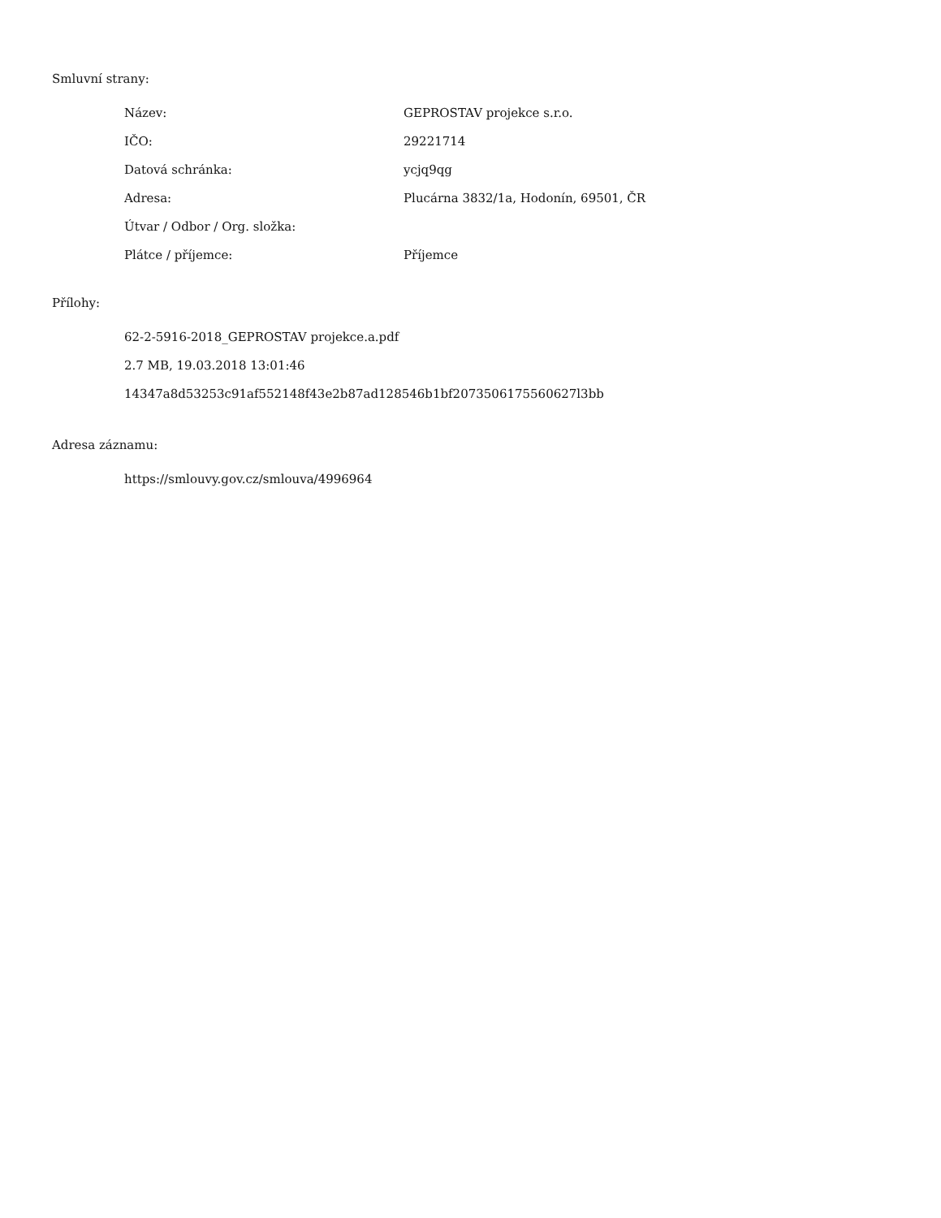Smluvní strany:
| Název: | GEPROSTAV projekce s.r.o. |
| IČO: | 29221714 |
| Datová schránka: | ycjq9qg |
| Adresa: | Plucárna 3832/1a, Hodonín, 69501, ČR |
| Útvar / Odbor / Org. složka: | |
| Plátce / příjemce: | Příjemce |
Přílohy:
62-2-5916-2018_GEPROSTAV projekce.a.pdf
2.7 MB, 19.03.2018 13:01:46
14347a8d53253c91af552148f43e2b87ad128546b1bf2073506175560627l3bb
Adresa záznamu:
https://smlouvy.gov.cz/smlouva/4996964